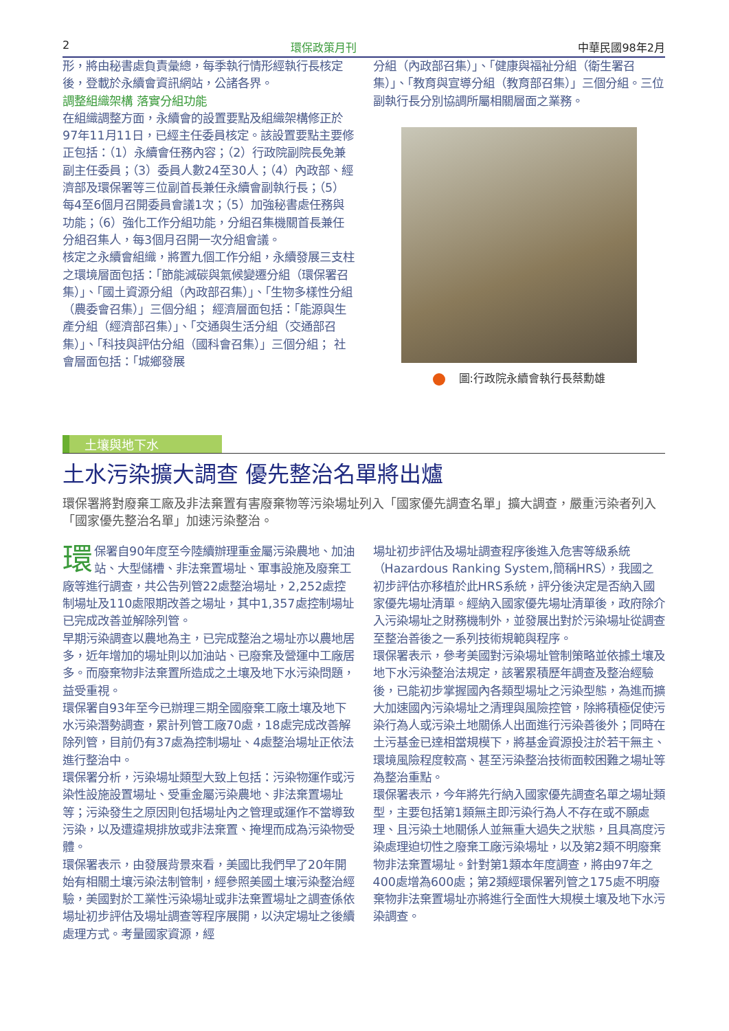2 環保政策月刊 中華民國98年2月
形，將由秘書處負責彙總，每季執行情形經執行長核定後，登載於永續會資訊網站，公諸各界。
調整組織架構 落實分組功能
在組織調整方面，永續會的設置要點及組織架構修正於97年11月11日，已經主任委員核定。該設置要點主要修正包括：（1）永續會任務內容；（2）行政院副院長免兼副主任委員；（3）委員人數24至30人；（4）內政部、經濟部及環保署等三位副首長兼任永續會副執行長；（5）每4至6個月召開委員會議1次；（5）加強秘書處任務與功能；（6）強化工作分組功能，分組召集機關首長兼任分組召集人，每3個月召開一次分組會議。
核定之永續會組織，將置九個工作分組，永續發展三支柱之環境層面包括：「節能減碳與氣候變遷分組（環保署召集）」、「國土資源分組（內政部召集）」、「生物多樣性分組（農委會召集）」三個分組； 經濟層面包括：「能源與生產分組（經濟部召集）」、「交通與生活分組（交通部召集）」、「科技與評估分組（國科會召集）」三個分組； 社會層面包括：「城鄉發展
分組（內政部召集）」、「健康與福祉分組（衛生署召集）」、「教育與宣導分組（教育部召集）」三個分組。三位副執行長分別協調所屬相關層面之業務。
圖:行政院永續會執行長蔡勳雄
土壤與地下水
土水污染擴大調查 優先整治名單將出爐
環保署將對廢棄工廠及非法棄置有害廢棄物等污染場址列入「國家優先調查名單」擴大調查，嚴重污染者列入「國家優先整治名單」加速污染整治。
環保署自90年度至今陸續辦理重金屬污染農地、加油站、大型儲槽、非法棄置場址、軍事設施及廢棄工廠等進行調查，共公告列管22處整治場址，2,252處控制場址及110處限期改善之場址，其中1,357處控制場址已完成改善並解除列管。
早期污染調查以農地為主，已完成整治之場址亦以農地居多，近年增加的場址則以加油站、已廢棄及營運中工廠居多。而廢棄物非法棄置所造成之土壤及地下水污染問題，益受重視。
環保署自93年至今已辦理三期全國廢棄工廠土壤及地下水污染潛勢調查，累計列管工廠70處，18處完成改善解除列管，目前仍有37處為控制場址、4處整治場址正依法進行整治中。
環保署分析，污染場址類型大致上包括：污染物運作或污染性設施設置場址、受重金屬污染農地、非法棄置場址等；污染發生之原因則包括場址內之管理或運作不當導致污染，以及遭違規排放或非法棄置、掩埋而成為污染物受體。
環保署表示，由發展背景來看，美國比我們早了20年開始有相關土壤污染法制管制，經參照美國土壤污染整治經驗，美國對於工業性污染場址或非法棄置場址之調查係依場址初步評估及場址調查等程序展開，以決定場址之後續處理方式。考量國家資源，經
場址初步評估及場址調查程序後進入危害等級系統（Hazardous Ranking System,簡稱HRS），我國之初步評估亦移植於此HRS系統，評分後決定是否納入國家優先場址清單。經納入國家優先場址清單後，政府除介入污染場址之財務機制外，並發展出對於污染場址從調查至整治善後之一系列技術規範與程序。
環保署表示，參考美國對污染場址管制策略並依據土壤及地下水污染整治法規定，該署累積歷年調查及整治經驗後，已能初步掌握國內各類型場址之污染型態，為進而擴大加速國內污染場址之清理與風險控管，除將積極促使污染行為人或污染土地關係人出面進行污染善後外；同時在土污基金已達相當規模下，將基金資源投注於若干無主、環境風險程度較高、甚至污染整治技術面較困難之場址等為整治重點。
環保署表示，今年將先行納入國家優先調查名單之場址類型，主要包括第1類無主即污染行為人不存在或不願處理、且污染土地關係人並無重大過失之狀態，且具高度污染處理迫切性之廢棄工廠污染場址，以及第2類不明廢棄物非法棄置場址。針對第1類本年度調查，將由97年之400處增為600處；第2類經環保署列管之175處不明廢棄物非法棄置場址亦將進行全面性大規模土壤及地下水污染調查。